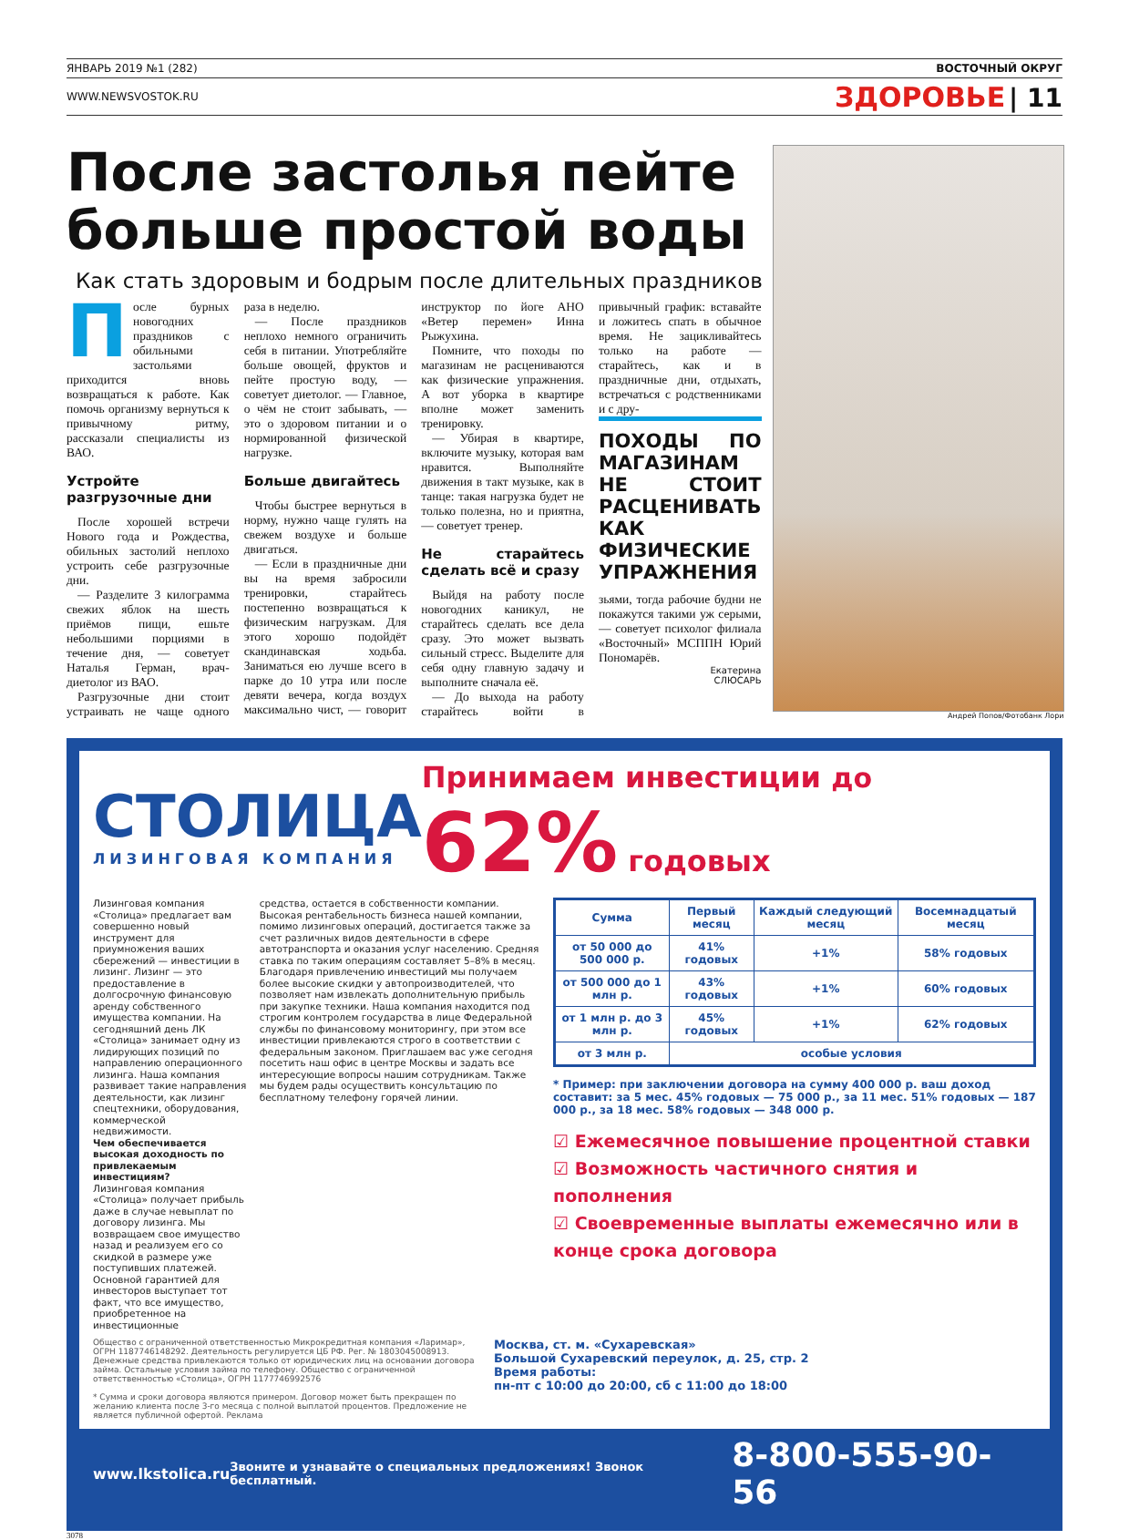ЯНВАРЬ 2019 №1 (282) ВОСТОЧНЫЙ ОКРУГ
WWW.NEWSVOSTOK.RU ЗДОРОВЬЕ | 11
После застолья пейте больше простой воды
Как стать здоровым и бодрым после длительных праздников
После бурных новогодних праздников с обильными застольями приходится вновь возвращаться к работе. Как помочь организму вернуться к привычному ритму, рассказали специалисты из ВАО.
Устройте разгрузочные дни
После хорошей встречи Нового года и Рождества, обильных застолий неплохо устроить себе разгрузочные дни.
— Разделите 3 килограмма свежих яблок на шесть приёмов пищи, ешьте небольшими порциями в течение дня, — советует Наталья Герман, врач-диетолог из ВАО.
Разгрузочные дни стоит устраивать не чаще одного раза в неделю.
— После праздников неплохо немного ограничить себя в питании. Употребляйте больше овощей, фруктов и пейте простую воду, — советует диетолог. — Главное, о чём не стоит забывать, — это о здоровом питании и о нормированной физической нагрузке.
Больше двигайтесь
Чтобы быстрее вернуться в норму, нужно чаще гулять на свежем воздухе и больше двигаться.
— Если в праздничные дни вы на время забросили тренировки, старайтесь постепенно возвращаться к физическим нагрузкам. Для этого хорошо подойдёт скандинавская ходьба. Заниматься ею лучше всего в парке до 10 утра или после девяти вечера, когда воздух максимально чист, — говорит инструктор по йоге АНО «Ветер перемен» Инна Рыжухина.
Помните, что походы по магазинам не расцениваются как физические упражнения. А вот уборка в квартире вполне может заменить тренировку.
— Убирая в квартире, включите музыку, которая вам нравится. Выполняйте движения в такт музыке, как в танце: такая нагрузка будет не только полезна, но и приятна, — советует тренер.
Не старайтесь сделать всё и сразу
Выйдя на работу после новогодних каникул, не старайтесь сделать все дела сразу. Это может вызвать сильный стресс. Выделите для себя одну главную задачу и выполните сначала её.
— До выхода на работу старайтесь войти в привычный график: вставайте и ложитесь спать в обычное время. Не зацикливайтесь только на работе — старайтесь, как и в праздничные дни, отдыхать, встречаться с родственниками и с дру-
ПОХОДЫ ПО МАГАЗИНАМ НЕ СТОИТ РАСЦЕНИВАТЬ КАК ФИЗИЧЕСКИЕ УПРАЖНЕНИЯ
зьями, тогда рабочие будни не покажутся такими уж серыми, — советует психолог филиала «Восточный» МСППН Юрий Пономарёв.
Екатерина
СЛЮСАРЬ
Андрей Попов/Фотобанк Лори
СТОЛИЦА
ЛИЗИНГОВАЯ КОМПАНИЯ
Принимаем инвестиции до 62% годовых
Лизинговая компания «Столица» предлагает вам совершенно новый инструмент для приумножения ваших сбережений — инвестиции в лизинг. Лизинг — это предоставление в долгосрочную финансовую аренду собственного имущества компании. На сегодняшний день ЛК «Столица» занимает одну из лидирующих позиций по направлению операционного лизинга. Наша компания развивает такие направления деятельности, как лизинг спецтехники, оборудования, коммерческой недвижимости.
Чем обеспечивается высокая доходность по привлекаемым инвестициям?
Лизинговая компания «Столица» получает прибыль даже в случае невыплат по договору лизинга. Мы возвращаем свое имущество назад и реализуем его со скидкой в размере уже поступивших платежей. Основной гарантией для инвесторов выступает тот факт, что все имущество, приобретенное на инвестиционные
средства, остается в собственности компании. Высокая рентабельность бизнеса нашей компании, помимо лизинговых операций, достигается также за счет различных видов деятельности в сфере автотранспорта и оказания услуг населению. Средняя ставка по таким операциям составляет 5–8% в месяц. Благодаря привлечению инвестиций мы получаем более высокие скидки у автопроизводителей, что позволяет нам извлекать дополнительную прибыль при закупке техники. Наша компания находится под строгим контролем государства в лице Федеральной службы по финансовому мониторингу, при этом все инвестиции привлекаются строго в соответствии с федеральным законом. Приглашаем вас уже сегодня посетить наш офис в центре Москвы и задать все интересующие вопросы нашим сотрудникам. Также мы будем рады осуществить консультацию по бесплатному телефону горячей линии.
| Сумма | Первый месяц | Каждый следующий месяц | Восемнадцатый месяц |
| --- | --- | --- | --- |
| от 50 000 до 500 000 р. | 41% годовых | +1% | 58% годовых |
| от 500 000 до 1 млн р. | 43% годовых | +1% | 60% годовых |
| от 1 млн р. до 3 млн р. | 45% годовых | +1% | 62% годовых |
| от 3 млн р. | особые условия | | |
* Пример: при заключении договора на сумму 400 000 р. ваш доход составит: за 5 мес. 45% годовых — 75 000 р., за 11 мес. 51% годовых — 187 000 р., за 18 мес. 58% годовых — 348 000 р.
☑ Ежемесячное повышение процентной ставки
☑ Возможность частичного снятия и пополнения
☑ Своевременные выплаты ежемесячно или в конце срока договора
Общество с ограниченной ответственностью Микрокредитная компания «Ларимар», ОГРН 1187746148292. Деятельность регулируется ЦБ РФ. Рег. № 1803045008913. Денежные средства привлекаются только от юридических лиц на основании договора займа. Остальные условия займа по телефону. Общество с ограниченной ответственностью «Столица», ОГРН 1177746992576
* Сумма и сроки договора являются примером. Договор может быть прекращен по желанию клиента после 3-го месяца с полной выплатой процентов. Предложение не является публичной офертой. Реклама
Москва, ст. м. «Сухаревская»
Большой Сухаревский переулок, д. 25, стр. 2
Время работы:
пн-пт с 10:00 до 20:00, сб с 11:00 до 18:00
www.lkstolica.ru Звоните и узнавайте о специальных предложениях! Звонок бесплатный. 8-800-555-90-56
3078